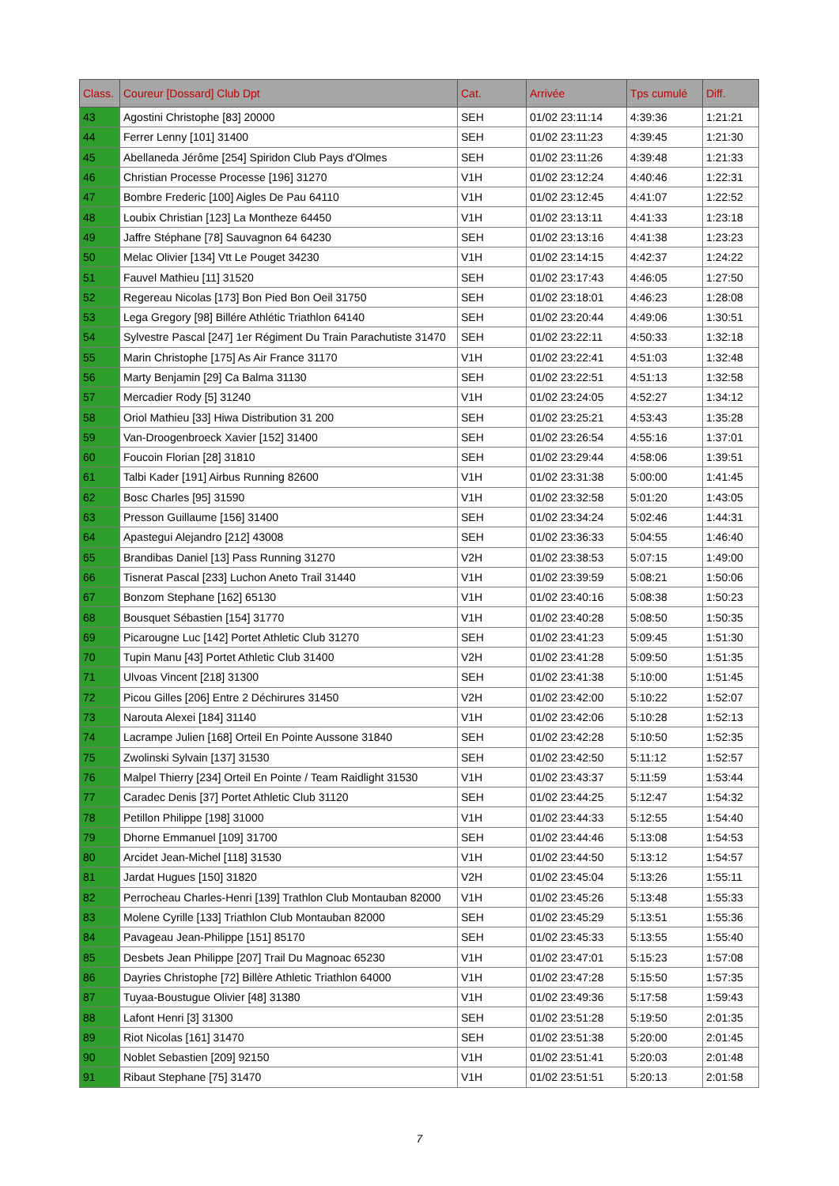| Class. | Coureur [Dossard] Club Dpt | Cat. | Arrivée | Tps cumulé | Diff. |
| --- | --- | --- | --- | --- | --- |
| 43 | Agostini Christophe [83] 20000 | SEH | 01/02 23:11:14 | 4:39:36 | 1:21:21 |
| 44 | Ferrer Lenny [101] 31400 | SEH | 01/02 23:11:23 | 4:39:45 | 1:21:30 |
| 45 | Abellaneda Jérôme [254] Spiridon Club Pays d'Olmes | SEH | 01/02 23:11:26 | 4:39:48 | 1:21:33 |
| 46 | Christian Processe Processe [196] 31270 | V1H | 01/02 23:12:24 | 4:40:46 | 1:22:31 |
| 47 | Bombre Frederic [100] Aigles De Pau 64110 | V1H | 01/02 23:12:45 | 4:41:07 | 1:22:52 |
| 48 | Loubix Christian [123] La Montheze 64450 | V1H | 01/02 23:13:11 | 4:41:33 | 1:23:18 |
| 49 | Jaffre Stéphane [78] Sauvagnon 64 64230 | SEH | 01/02 23:13:16 | 4:41:38 | 1:23:23 |
| 50 | Melac Olivier [134] Vtt Le Pouget 34230 | V1H | 01/02 23:14:15 | 4:42:37 | 1:24:22 |
| 51 | Fauvel Mathieu [11] 31520 | SEH | 01/02 23:17:43 | 4:46:05 | 1:27:50 |
| 52 | Regereau Nicolas [173] Bon Pied Bon Oeil 31750 | SEH | 01/02 23:18:01 | 4:46:23 | 1:28:08 |
| 53 | Lega Gregory [98] Billére Athlétic Triathlon 64140 | SEH | 01/02 23:20:44 | 4:49:06 | 1:30:51 |
| 54 | Sylvestre Pascal [247] 1er Régiment Du Train Parachutiste 31470 | SEH | 01/02 23:22:11 | 4:50:33 | 1:32:18 |
| 55 | Marin Christophe [175] As Air France 31170 | V1H | 01/02 23:22:41 | 4:51:03 | 1:32:48 |
| 56 | Marty Benjamin [29] Ca Balma 31130 | SEH | 01/02 23:22:51 | 4:51:13 | 1:32:58 |
| 57 | Mercadier Rody [5] 31240 | V1H | 01/02 23:24:05 | 4:52:27 | 1:34:12 |
| 58 | Oriol Mathieu [33] Hiwa Distribution 31 200 | SEH | 01/02 23:25:21 | 4:53:43 | 1:35:28 |
| 59 | Van-Droogenbroeck Xavier [152] 31400 | SEH | 01/02 23:26:54 | 4:55:16 | 1:37:01 |
| 60 | Foucoin Florian [28] 31810 | SEH | 01/02 23:29:44 | 4:58:06 | 1:39:51 |
| 61 | Talbi Kader [191] Airbus Running 82600 | V1H | 01/02 23:31:38 | 5:00:00 | 1:41:45 |
| 62 | Bosc Charles [95] 31590 | V1H | 01/02 23:32:58 | 5:01:20 | 1:43:05 |
| 63 | Presson Guillaume [156] 31400 | SEH | 01/02 23:34:24 | 5:02:46 | 1:44:31 |
| 64 | Apastegui Alejandro [212] 43008 | SEH | 01/02 23:36:33 | 5:04:55 | 1:46:40 |
| 65 | Brandibas Daniel [13] Pass Running 31270 | V2H | 01/02 23:38:53 | 5:07:15 | 1:49:00 |
| 66 | Tisnerat Pascal [233] Luchon Aneto Trail 31440 | V1H | 01/02 23:39:59 | 5:08:21 | 1:50:06 |
| 67 | Bonzom Stephane [162] 65130 | V1H | 01/02 23:40:16 | 5:08:38 | 1:50:23 |
| 68 | Bousquet Sébastien [154] 31770 | V1H | 01/02 23:40:28 | 5:08:50 | 1:50:35 |
| 69 | Picarougne Luc [142] Portet Athletic Club 31270 | SEH | 01/02 23:41:23 | 5:09:45 | 1:51:30 |
| 70 | Tupin Manu [43] Portet Athletic Club 31400 | V2H | 01/02 23:41:28 | 5:09:50 | 1:51:35 |
| 71 | Ulvoas Vincent [218] 31300 | SEH | 01/02 23:41:38 | 5:10:00 | 1:51:45 |
| 72 | Picou Gilles [206] Entre 2 Déchirures 31450 | V2H | 01/02 23:42:00 | 5:10:22 | 1:52:07 |
| 73 | Narouta Alexei [184] 31140 | V1H | 01/02 23:42:06 | 5:10:28 | 1:52:13 |
| 74 | Lacrampe Julien [168] Orteil En Pointe Aussone 31840 | SEH | 01/02 23:42:28 | 5:10:50 | 1:52:35 |
| 75 | Zwolinski Sylvain [137] 31530 | SEH | 01/02 23:42:50 | 5:11:12 | 1:52:57 |
| 76 | Malpel Thierry [234] Orteil En Pointe / Team Raidlight 31530 | V1H | 01/02 23:43:37 | 5:11:59 | 1:53:44 |
| 77 | Caradec Denis [37] Portet Athletic Club 31120 | SEH | 01/02 23:44:25 | 5:12:47 | 1:54:32 |
| 78 | Petillon Philippe [198] 31000 | V1H | 01/02 23:44:33 | 5:12:55 | 1:54:40 |
| 79 | Dhorne Emmanuel [109] 31700 | SEH | 01/02 23:44:46 | 5:13:08 | 1:54:53 |
| 80 | Arcidet Jean-Michel [118] 31530 | V1H | 01/02 23:44:50 | 5:13:12 | 1:54:57 |
| 81 | Jardat Hugues [150] 31820 | V2H | 01/02 23:45:04 | 5:13:26 | 1:55:11 |
| 82 | Perrocheau Charles-Henri [139] Trathlon Club Montauban 82000 | V1H | 01/02 23:45:26 | 5:13:48 | 1:55:33 |
| 83 | Molene Cyrille [133] Triathlon Club Montauban 82000 | SEH | 01/02 23:45:29 | 5:13:51 | 1:55:36 |
| 84 | Pavageau Jean-Philippe [151] 85170 | SEH | 01/02 23:45:33 | 5:13:55 | 1:55:40 |
| 85 | Desbets Jean Philippe [207] Trail Du Magnoac 65230 | V1H | 01/02 23:47:01 | 5:15:23 | 1:57:08 |
| 86 | Dayries Christophe [72] Billère Athletic Triathlon 64000 | V1H | 01/02 23:47:28 | 5:15:50 | 1:57:35 |
| 87 | Tuyaa-Boustugue Olivier [48] 31380 | V1H | 01/02 23:49:36 | 5:17:58 | 1:59:43 |
| 88 | Lafont Henri [3] 31300 | SEH | 01/02 23:51:28 | 5:19:50 | 2:01:35 |
| 89 | Riot Nicolas [161] 31470 | SEH | 01/02 23:51:38 | 5:20:00 | 2:01:45 |
| 90 | Noblet Sebastien [209] 92150 | V1H | 01/02 23:51:41 | 5:20:03 | 2:01:48 |
| 91 | Ribaut Stephane [75] 31470 | V1H | 01/02 23:51:51 | 5:20:13 | 2:01:58 |
7